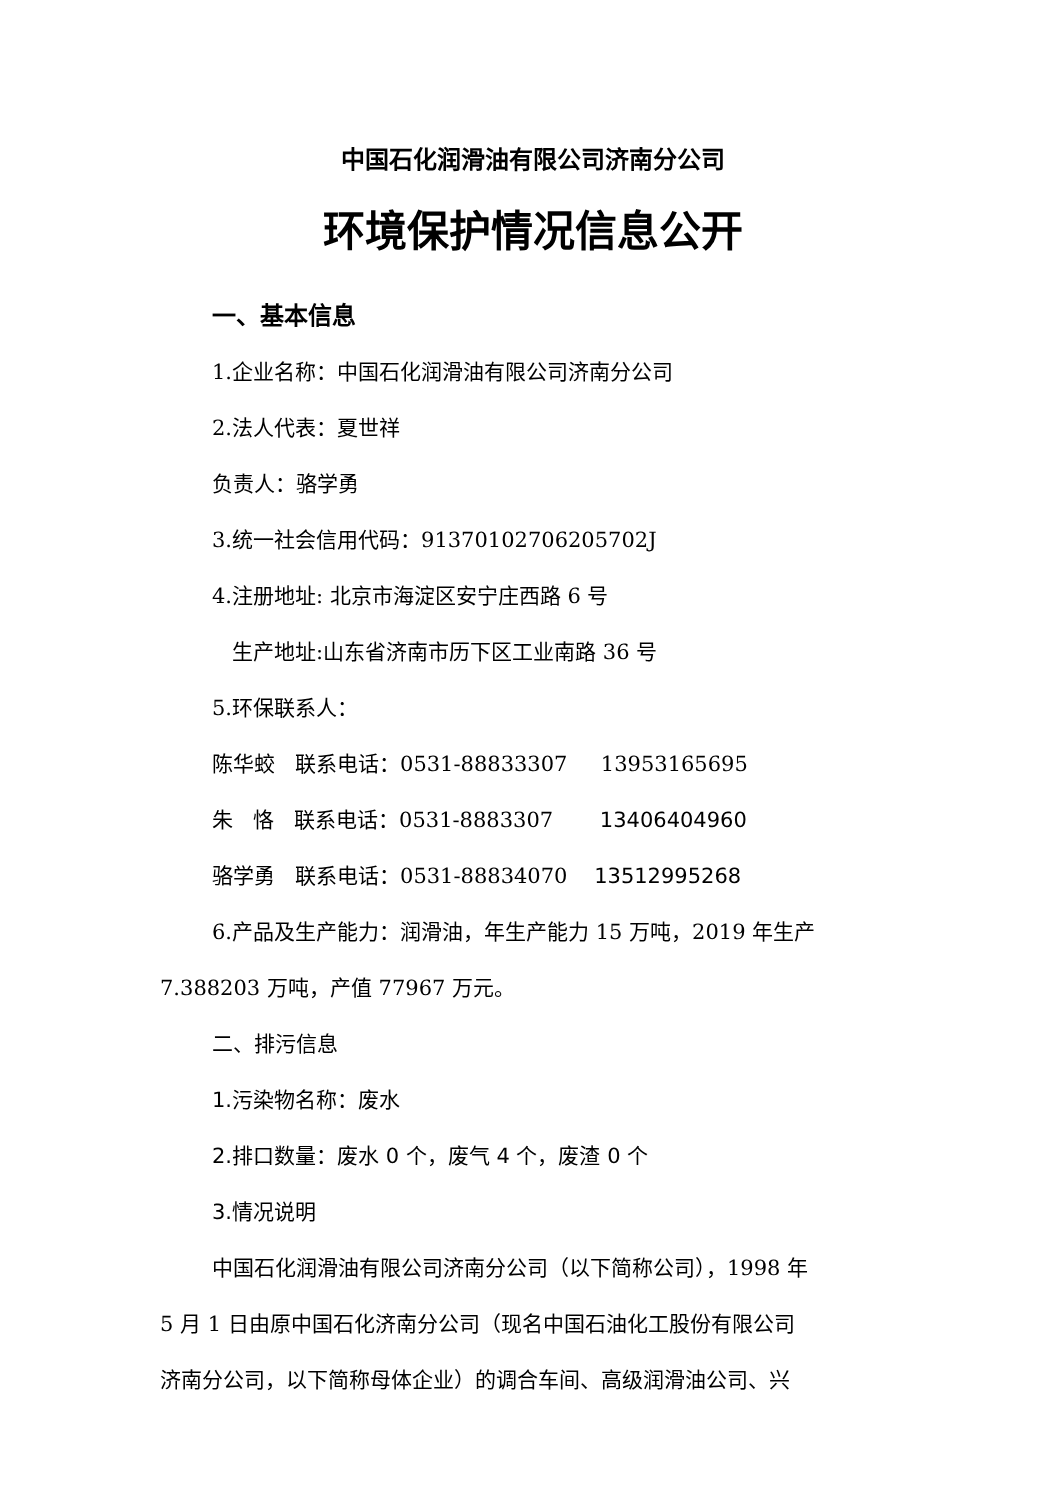中国石化润滑油有限公司济南分公司
环境保护情况信息公开
一、基本信息
1.企业名称：中国石化润滑油有限公司济南分公司
2.法人代表：夏世祥
负责人：骆学勇
3.统一社会信用代码：91370102706205702J
4.注册地址: 北京市海淀区安宁庄西路 6 号
生产地址:山东省济南市历下区工业南路 36 号
5.环保联系人：
陈华蛟 联系电话：0531-88833307 13953165695
朱 恪 联系电话：0531-8883307 13406404960
骆学勇 联系电话：0531-88834070 13512995268
6.产品及生产能力：润滑油，年生产能力 15 万吨，2019 年生产
7.388203 万吨，产值 77967 万元。
二、排污信息
1.污染物名称：废水
2.排口数量：废水 0 个，废气 4 个，废渣 0 个
3.情况说明
中国石化润滑油有限公司济南分公司（以下简称公司），1998 年
5 月 1 日由原中国石化济南分公司（现名中国石油化工股份有限公司
济南分公司，以下简称母体企业）的调合车间、高级润滑油公司、兴